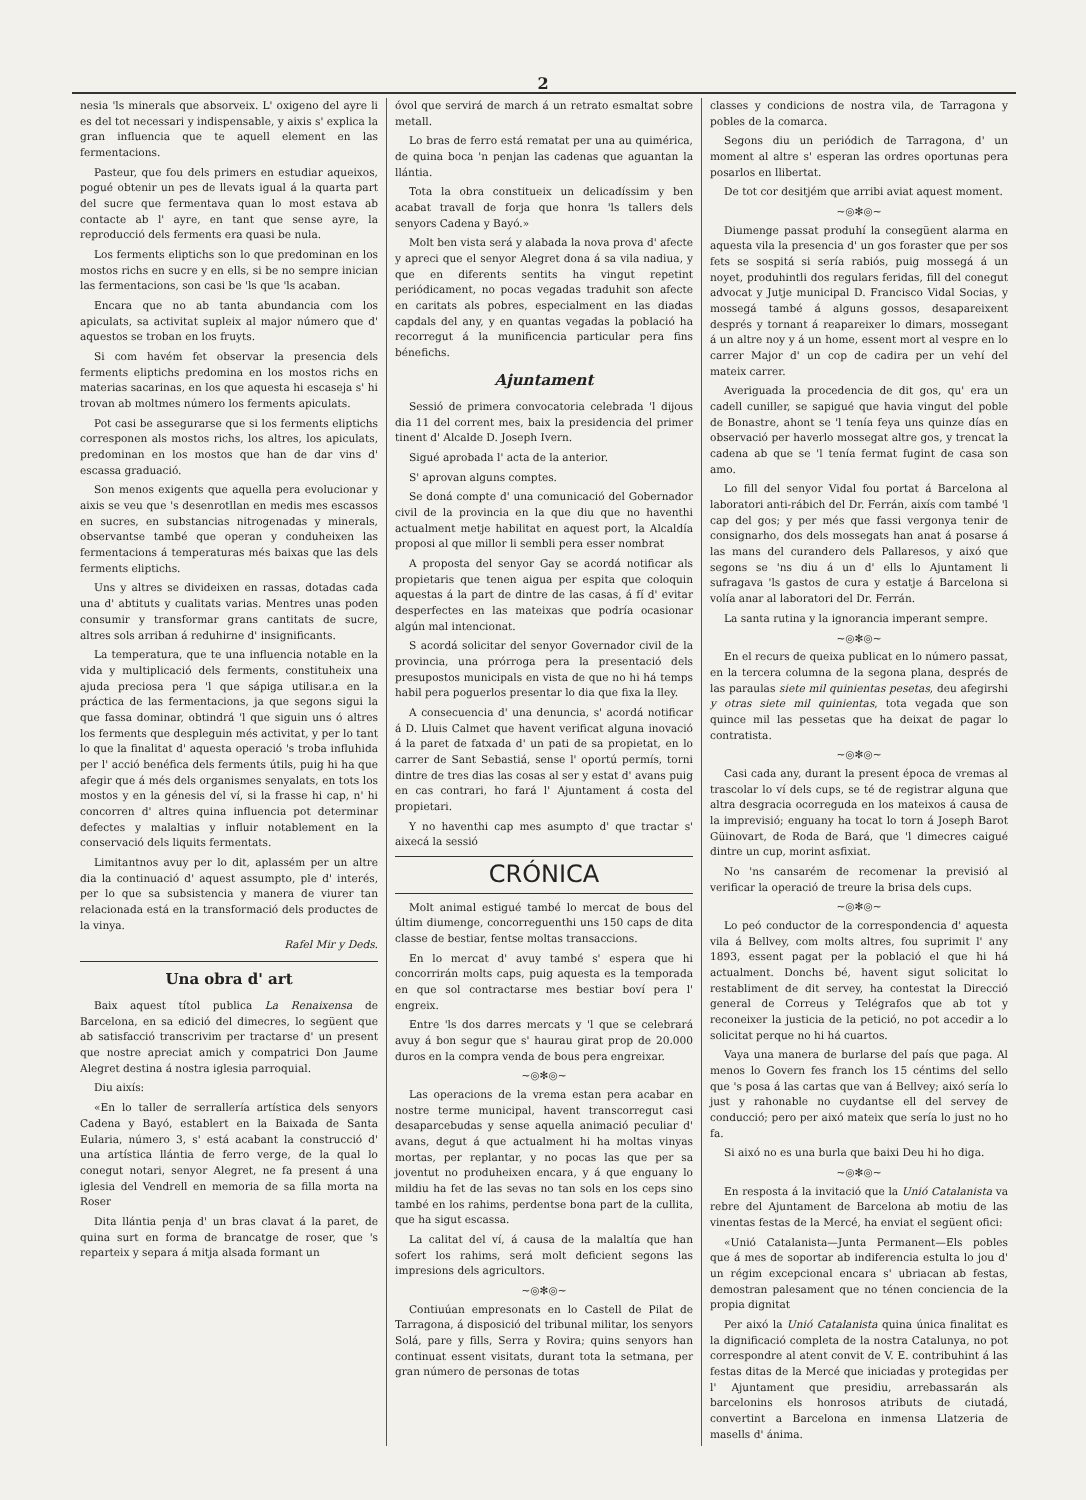2
nesia 'ls minerals que absorveix. L' oxigeno del ayre li es del tot necessari y indispensable, y aixis s' explica la gran influencia que te aquell element en las fermentacions.
Pasteur, que fou dels primers en estudiar aqueixos, pogué obtenir un pes de llevats igual á la quarta part del sucre que fermentava quan lo most estava ab contacte ab l' ayre, en tant que sense ayre, la reproducció dels ferments era quasi be nula.
Los ferments eliptichs son lo que predominan en los mostos richs en sucre y en ells, si be no sempre inician las fermentacions, son casi be 'ls que 'ls acaban.
Encara que no ab tanta abundancia com los apiculats, sa activitat supleix al major número que d' aquestos se troban en los fruyts.
Si com havém fet observar la presencia dels ferments eliptichs predomina en los mostos richs en materias sacarinas, en los que aquesta hi escaseja s' hi trovan ab moltmes número los ferments apiculats.
Pot casi be assegurarse que si los ferments eliptichs corresponen als mostos richs, los altres, los apiculats, predominan en los mostos que han de dar vins d' escassa graduació.
Son menos exigents que aquella pera evolucionar y aixis se veu que 's desenrotllan en medis mes escassos en sucres, en substancias nitrogenadas y minerals, observantse també que operan y conduheixen las fermentacions á temperaturas més baixas que las dels ferments eliptichs.
Uns y altres se divideixen en rassas, dotadas cada una d' abtituts y cualitats varias. Mentres unas poden consumir y transformar grans cantitats de sucre, altres sols arriban á reduhirne d' insignificants.
La temperatura, que te una influencia notable en la vida y multiplicació dels ferments, constituheix una ajuda preciosa pera 'l que sápiga utilisar.a en la práctica de las fermentacions, ja que segons sigui la que fassa dominar, obtindrá 'l que siguin uns ó altres los ferments que despleguin més activitat, y per lo tant lo que la finalitat d' aquesta operació 's troba influhida per l' acció benéfica dels ferments útils, puig hi ha que afegir que á més dels organismes senyalats, en tots los mostos y en la génesis del ví, si la frasse hi cap, n' hi concorren d' altres quina influencia pot determinar defectes y malaltias y influir notablement en la conservació dels liquits fermentats.
Limitantnos avuy per lo dit, aplassém per un altre dia la continuació d' aquest assumpto, ple d' interés, per lo que sa subsistencia y manera de viurer tan relacionada está en la transformació dels productes de la vinya.
Rafel Mir y Deds.
Una obra d' art
Baix aquest títol publica La Renaixensa de Barcelona, en sa edició del dimecres, lo següent que ab satisfacció transcrivim per tractarse d' un present que nostre apreciat amich y compatrici Don Jaume Alegret destina á nostra iglesia parroquial.
Diu aixís:
«En lo taller de serrallería artística dels senyors Cadena y Bayó, establert en la Baixada de Santa Eularia, número 3, s' está acabant la construcció d' una artística llántia de ferro verge, de la qual lo conegut notari, senyor Alegret, ne fa present á una iglesia del Vendrell en memoria de sa filla morta na Roser
Dita llántia penja d' un bras clavat á la paret, de quina surt en forma de brancatge de roser, que 's reparteix y separa á mitja alsada formant un
óvol que servirá de march á un retrato esmaltat sobre metall.
Lo bras de ferro está rematat per una au quimérica, de quina boca 'n penjan las cadenas que aguantan la llántia.
Tota la obra constitueix un delicadíssim y ben acabat travall de forja que honra 'ls tallers dels senyors Cadena y Bayó.»
Molt ben vista será y alabada la nova prova d' afecte y apreci que el senyor Alegret dona á sa vila nadiua, y que en diferents sentits ha vingut repetint periódicament, no pocas vegadas traduhit son afecte en caritats als pobres, especialment en las diadas capdals del any, y en quantas vegadas la població ha recorregut á la munificencia particular pera fins bénefichs.
Ajuntament
Sessió de primera convocatoria celebrada 'l dijous dia 11 del corrent mes, baix la presidencia del primer tinent d' Alcalde D. Joseph Ivern.
Sigué aprobada l' acta de la anterior.
S' aprovan alguns comptes.
Se doná compte d' una comunicació del Gobernador civil de la provincia en la que diu que no haventhi actualment metje habilitat en aquest port, la Alcaldía proposi al que millor li sembli pera esser nombrat
A proposta del senyor Gay se acordá notificar als propietaris que tenen aigua per espita que coloquin aquestas á la part de dintre de las casas, á fí d' evitar desperfectes en las mateixas que podría ocasionar algún mal intencionat.
S acordá solicitar del senyor Governador civil de la provincia, una prórroga pera la presentació dels presupostos municipals en vista de que no hi há temps habil pera poguerlos presentar lo dia que fixa la lley.
A consecuencia d' una denuncia, s' acordá notificar á D. Lluis Calmet que havent verificat alguna inovació á la paret de fatxada d' un pati de sa propietat, en lo carrer de Sant Sebastiá, sense l' oportú permís, torni dintre de tres dias las cosas al ser y estat d' avans puig en cas contrari, ho fará l' Ajuntament á costa del propietari.
Y no haventhi cap mes asumpto d' que tractar s' aixecá la sessió
CRÓNICA
Molt animal estigué també lo mercat de bous del últim diumenge, concorreguenthi uns 150 caps de dita classe de bestiar, fentse moltas transaccions.
En lo mercat d' avuy també s' espera que hi concorrirán molts caps, puig aquesta es la temporada en que sol contractarse mes bestiar boví pera l' engreix.
Entre 'ls dos darres mercats y 'l que se celebrará avuy á bon segur que s' haurau girat prop de 20.000 duros en la compra venda de bous pera engreixar.
~◎✻◎~
Las operacions de la vrema estan pera acabar en nostre terme municipal, havent transcorregut casi desaparcebudas y sense aquella animació peculiar d' avans, degut á que actualment hi ha moltas vinyas mortas, per replantar, y no pocas las que per sa joventut no produheixen encara, y á que enguany lo mildiu ha fet de las sevas no tan sols en los ceps sino també en los rahims, perdentse bona part de la cullita, que ha sigut escassa.
La calitat del ví, á causa de la malaltía que han sofert los rahims, será molt deficient segons las impresions dels agricultors.
~◎✻◎~
Contiuúan empresonats en lo Castell de Pilat de Tarragona, á disposició del tribunal militar, los senyors Solá, pare y fills, Serra y Rovira; quins senyors han continuat essent visitats, durant tota la setmana, per gran número de personas de totas
classes y condicions de nostra vila, de Tarragona y pobles de la comarca.
Segons diu un periódich de Tarragona, d' un moment al altre s' esperan las ordres oportunas pera posarlos en llibertat.
De tot cor desitjém que arribi aviat aquest moment.
~◎✻◎~
Diumenge passat produhí la consegüent alarma en aquesta vila la presencia d' un gos foraster que per sos fets se sospitá si sería rabiós, puig mossegá á un noyet, produhintli dos regulars feridas, fill del conegut advocat y Jutje municipal D. Francisco Vidal Socias, y mossegá també á alguns gossos, desapareixent després y tornant á reapareixer lo dimars, mossegant á un altre noy y á un home, essent mort al vespre en lo carrer Major d' un cop de cadira per un vehí del mateix carrer.
Averiguada la procedencia de dit gos, qu' era un cadell cuniller, se sapigué que havia vingut del poble de Bonastre, ahont se 'l tenía feya uns quinze días en observació per haverlo mossegat altre gos, y trencat la cadena ab que se 'l tenía fermat fugint de casa son amo.
Lo fill del senyor Vidal fou portat á Barcelona al laboratori anti-rábich del Dr. Ferrán, aixís com també 'l cap del gos; y per més que fassi vergonya tenir de consignarho, dos dels mossegats han anat á posarse á las mans del curandero dels Pallaresos, y aixó que segons se 'ns diu á un d' ells lo Ajuntament li sufragava 'ls gastos de cura y estatje á Barcelona si volía anar al laboratori del Dr. Ferrán.
La santa rutina y la ignorancia imperant sempre.
~◎✻◎~
En el recurs de queixa publicat en lo número passat, en la tercera columna de la segona plana, després de las paraulas siete mil quinientas pesetas, deu afegirshi y otras siete mil quinientas, tota vegada que son quince mil las pessetas que ha deixat de pagar lo contratista.
~◎✻◎~
Casi cada any, durant la present época de vremas al trascolar lo ví dels cups, se té de registrar alguna que altra desgracia ocorreguda en los mateixos á causa de la imprevisió; enguany ha tocat lo torn á Joseph Barot Güinovart, de Roda de Bará, que 'l dimecres caigué dintre un cup, morint asfixiat.
No 'ns cansarém de recomenar la previsió al verificar la operació de treure la brisa dels cups.
~◎✻◎~
Lo peó conductor de la correspondencia d' aquesta vila á Bellvey, com molts altres, fou suprimit l' any 1893, essent pagat per la població el que hi há actualment. Donchs bé, havent sigut solicitat lo restabliment de dit servey, ha contestat la Direcció general de Correus y Telégrafos que ab tot y reconeixer la justicia de la petició, no pot accedir a lo solicitat perque no hi há cuartos.
Vaya una manera de burlarse del país que paga. Al menos lo Govern fes franch los 15 céntims del sello que 's posa á las cartas que van á Bellvey; aixó sería lo just y rahonable no cuydantse ell del servey de conducció; pero per aixó mateix que sería lo just no ho fa.
Si aixó no es una burla que baixi Deu hi ho diga.
~◎✻◎~
En resposta á la invitació que la Unió Catalanista va rebre del Ajuntament de Barcelona ab motiu de las vinentas festas de la Mercé, ha enviat el següent ofici:
«Unió Catalanista—Junta Permanent—Els pobles que á mes de soportar ab indiferencia estulta lo jou d' un régim excepcional encara s' ubriacan ab festas, demostran palesament que no ténen conciencia de la propia dignitat
Per aixó la Unió Catalanista quina única finalitat es la dignificació completa de la nostra Catalunya, no pot correspondre al atent convit de V. E. contribuhint á las festas ditas de la Mercé que iniciadas y protegidas per l' Ajuntament que presidiu, arrebassarán als barcelonins els honrosos atributs de ciutadá, convertint a Barcelona en inmensa Llatzeria de masells d' ánima.